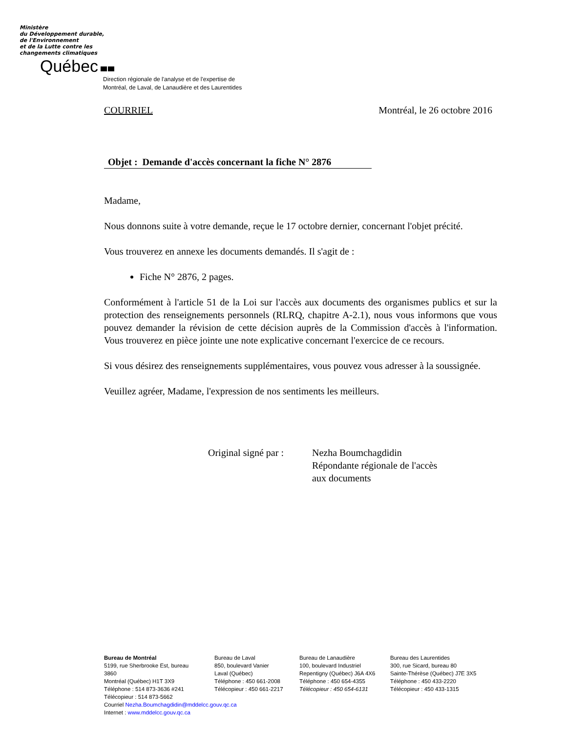Ministère
du Développement durable,
de l'Environnement
et de la Lutte contre les
changements climatiques
Québec
Direction régionale de l'analyse et de l'expertise de
Montréal, de Laval, de Lanaudière et des Laurentides
COURRIEL Montréal, le 26 octobre 2016
Objet : Demande d'accès concernant la fiche N° 2876
Madame,
Nous donnons suite à votre demande, reçue le 17 octobre dernier, concernant l'objet précité.
Vous trouverez en annexe les documents demandés. Il s'agit de :
Fiche N° 2876, 2 pages.
Conformément à l'article 51 de la Loi sur l'accès aux documents des organismes publics et sur la protection des renseignements personnels (RLRQ, chapitre A-2.1), nous vous informons que vous pouvez demander la révision de cette décision auprès de la Commission d'accès à l'information. Vous trouverez en pièce jointe une note explicative concernant l'exercice de ce recours.
Si vous désirez des renseignements supplémentaires, vous pouvez vous adresser à la soussignée.
Veuillez agréer, Madame, l'expression de nos sentiments les meilleurs.
Original signé par :
Nezha Boumchagdidin
Répondante régionale de l'accès
aux documents
Bureau de Montréal
5199, rue Sherbrooke Est, bureau 3860
Montréal (Québec) H1T 3X9
Téléphone : 514 873-3636 #241
Télécopieur : 514 873-5662
Bureau de Laval
850, boulevard Vanier
Laval (Québec)
Téléphone : 450 661-2008
Télécopieur : 450 661-2217
Bureau de Lanaudière
100, boulevard Industriel
Repentigny (Québec) J6A 4X6
Téléphone : 450 654-4355
Télécopieur : 450 654-6131
Bureau des Laurentides
300, rue Sicard, bureau 80
Sainte-Thérèse (Québec) J7E 3X5
Téléphone : 450 433-2220
Télécopieur : 450 433-1315
Courriel Nezha.Boumchagdidin@mddelcc.gouv.qc.ca
Internet : www.mddelcc.gouv.qc.ca